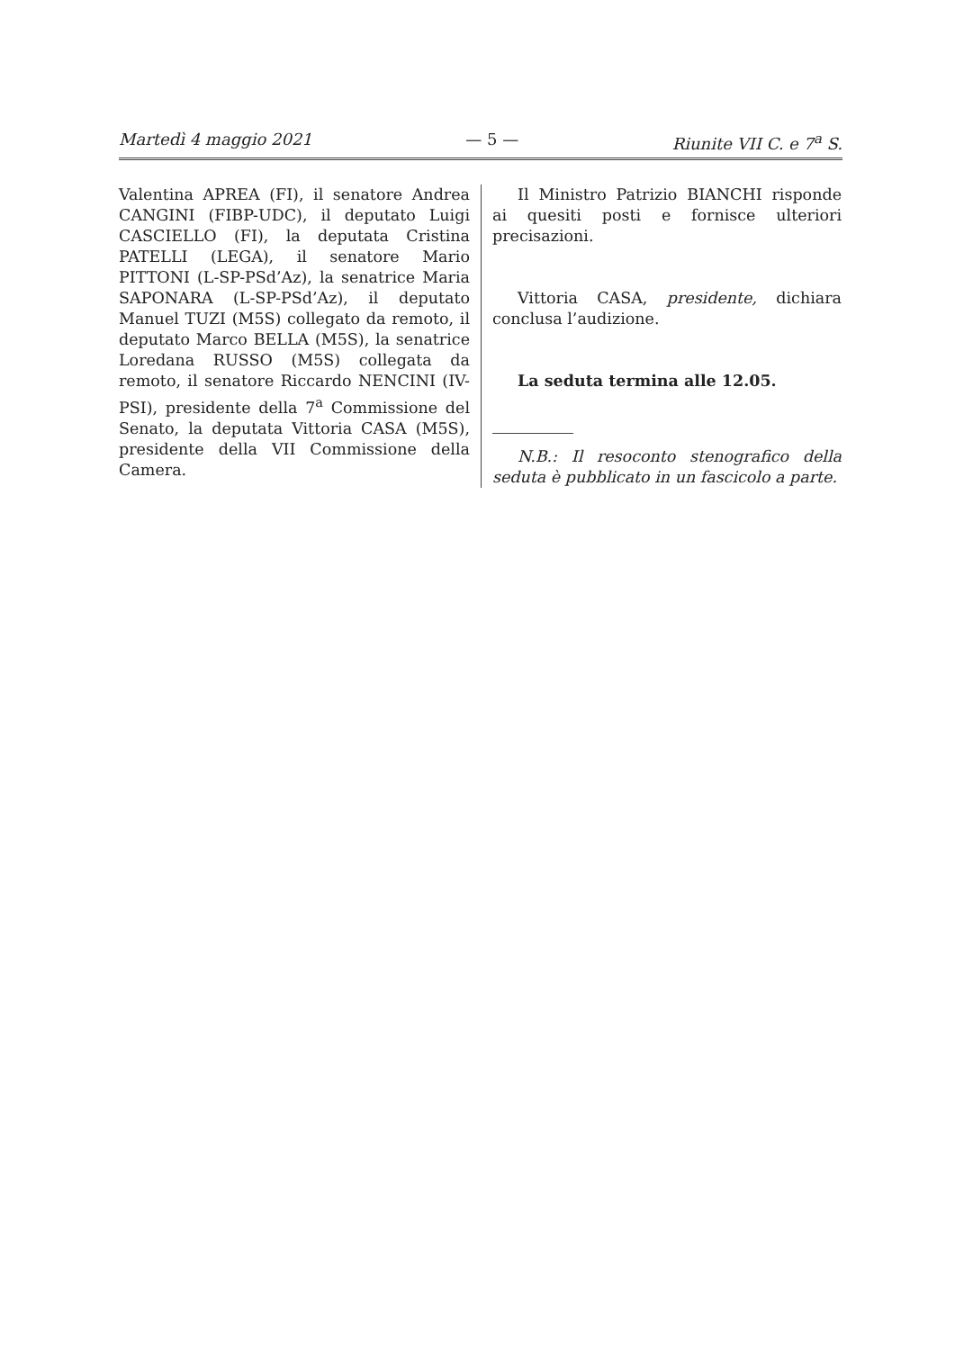Martedì 4 maggio 2021 — 5 — Riunite VII C. e 7<sup>a</sup> S.
Valentina APREA (FI), il senatore Andrea CANGINI (FIBP-UDC), il deputato Luigi CASCIELLO (FI), la deputata Cristina PATELLI (LEGA), il senatore Mario PITTONI (L-SP-PSd’Az), la senatrice Maria SAPONARA (L-SP-PSd’Az), il deputato Manuel TUZI (M5S) collegato da remoto, il deputato Marco BELLA (M5S), la senatrice Loredana RUSSO (M5S) collegata da remoto, il senatore Riccardo NENCINI (IV-PSI), presidente della 7<sup>a</sup> Commissione del Senato, la deputata Vittoria CASA (M5S), presidente della VII Commissione della Camera.
Il Ministro Patrizio BIANCHI risponde ai quesiti posti e fornisce ulteriori precisazioni.
Vittoria CASA, presidente, dichiara conclusa l’audizione.
La seduta termina alle 12.05.
N.B.: Il resoconto stenografico della seduta è pubblicato in un fascicolo a parte.